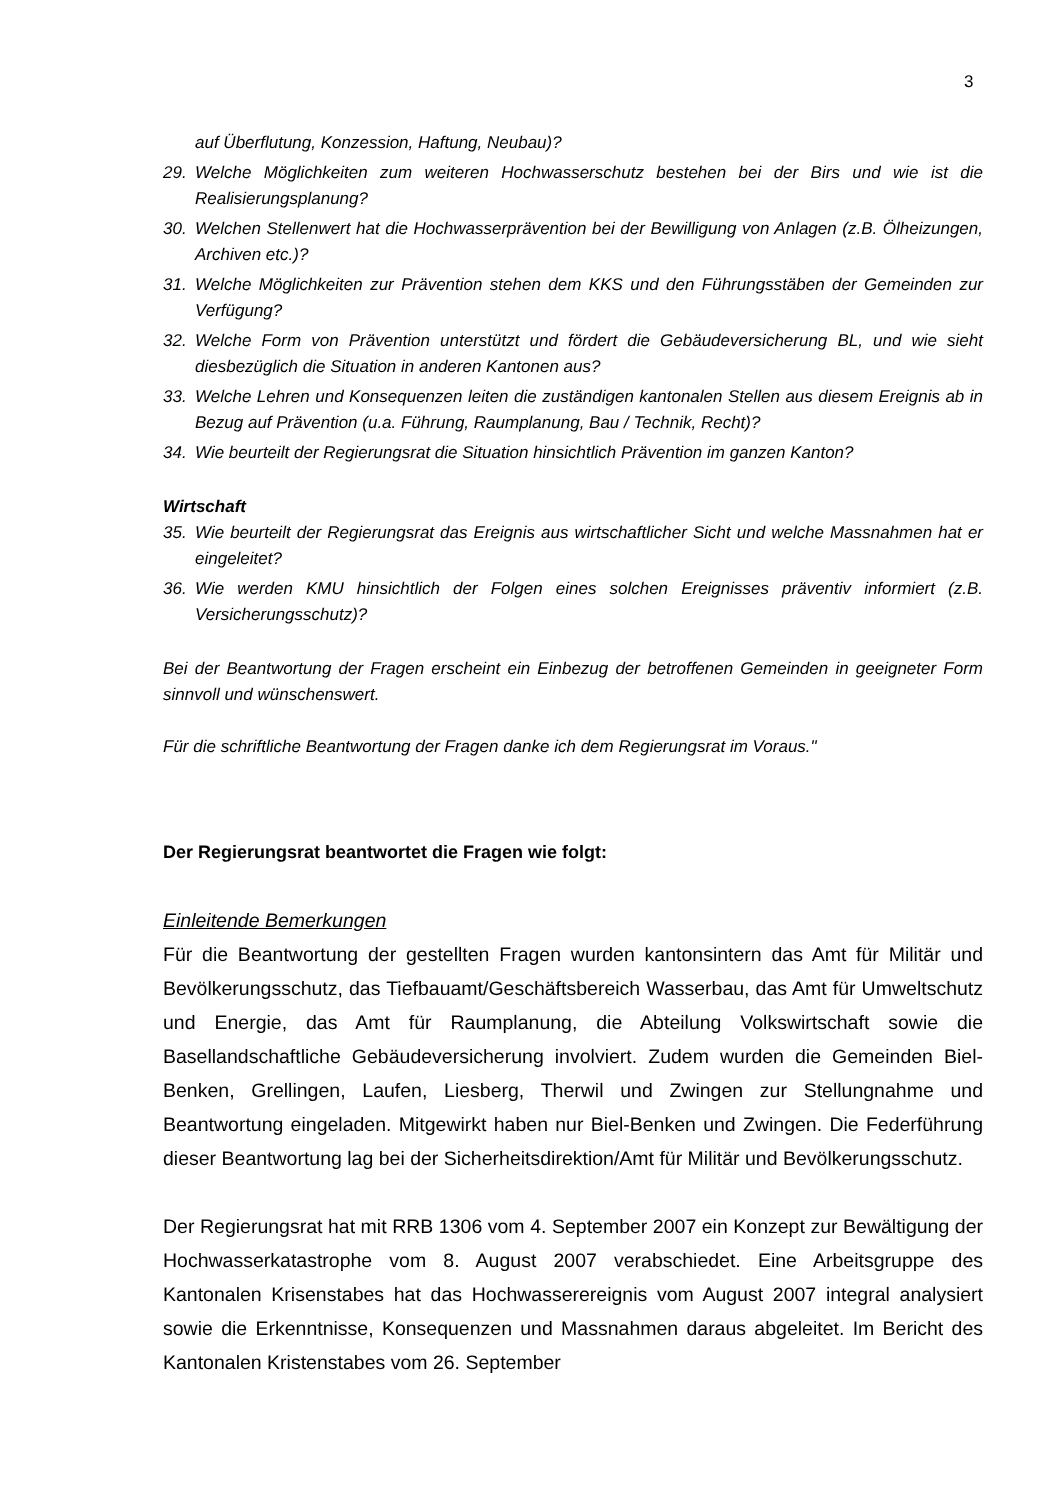3
auf Überflutung, Konzession, Haftung, Neubau)?
29. Welche Möglichkeiten zum weiteren Hochwasserschutz bestehen bei der Birs und wie ist die Realisierungsplanung?
30. Welchen Stellenwert hat die Hochwasserprävention bei der Bewilligung von Anlagen (z.B. Ölheizungen, Archiven etc.)?
31. Welche Möglichkeiten zur Prävention stehen dem KKS und den Führungsstäben der Gemeinden zur Verfügung?
32. Welche Form von Prävention unterstützt und fördert die Gebäudeversicherung BL, und wie sieht diesbezüglich die Situation in anderen Kantonen aus?
33. Welche Lehren und Konsequenzen leiten die zuständigen kantonalen Stellen aus diesem Ereignis ab in Bezug auf Prävention (u.a. Führung, Raumplanung, Bau / Technik, Recht)?
34. Wie beurteilt der Regierungsrat die Situation hinsichtlich Prävention im ganzen Kanton?
Wirtschaft
35. Wie beurteilt der Regierungsrat das Ereignis aus wirtschaftlicher Sicht und welche Massnahmen hat er eingeleitet?
36. Wie werden KMU hinsichtlich der Folgen eines solchen Ereignisses präventiv informiert (z.B. Versicherungsschutz)?
Bei der Beantwortung der Fragen erscheint ein Einbezug der betroffenen Gemeinden in geeigneter Form sinnvoll und wünschenswert.
Für die schriftliche Beantwortung der Fragen danke ich dem Regierungsrat im Voraus."
Der Regierungsrat beantwortet die Fragen wie folgt:
Einleitende Bemerkungen
Für die Beantwortung der gestellten Fragen wurden kantonsintern das Amt für Militär und Bevölkerungsschutz, das Tiefbauamt/Geschäftsbereich Wasserbau, das Amt für Umweltschutz und Energie, das Amt für Raumplanung, die Abteilung Volkswirtschaft sowie die Basellandschaftliche Gebäudeversicherung involviert. Zudem wurden die Gemeinden Biel-Benken, Grellingen, Laufen, Liesberg, Therwil und Zwingen zur Stellungnahme und Beantwortung eingeladen. Mitgewirkt haben nur Biel-Benken und Zwingen. Die Federführung dieser Beantwortung lag bei der Sicherheitsdirektion/Amt für Militär und Bevölkerungsschutz.
Der Regierungsrat hat mit RRB 1306 vom 4. September 2007 ein Konzept zur Bewältigung der Hochwasserkatastrophe vom 8. August 2007 verabschiedet. Eine Arbeitsgruppe des Kantonalen Krisenstabes hat das Hochwasserereignis vom August 2007 integral analysiert sowie die Erkenntnisse, Konsequenzen und Massnahmen daraus abgeleitet. Im Bericht des Kantonalen Kristenstabes vom 26. September